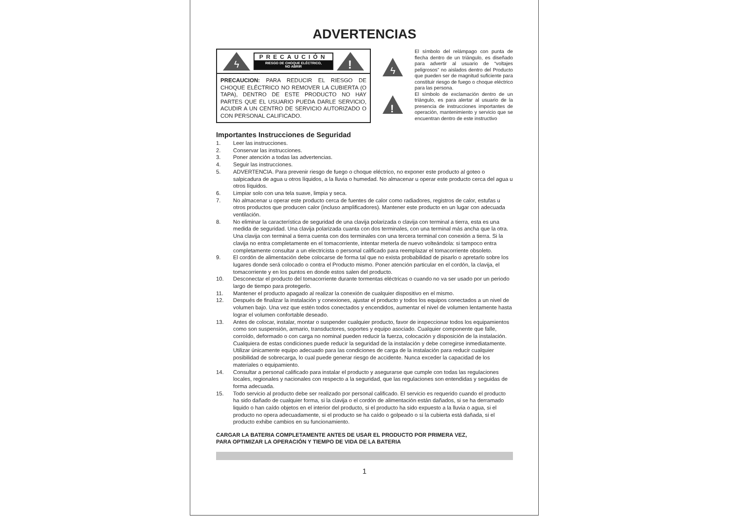ADVERTENCIAS
ϟ
PRECAUCIÓN
RIESGO DE CHOQUE ELÉCTRICO,
NO ABRIR
!
PRECAUCION: PARA REDUCIR EL RIESGO DE CHOQUE ELÉCTRICO NO REMOVER LA CUBIERTA (O TAPA), DENTRO DE ESTE PRODUCTO NO HAY PARTES QUE EL USUARIO PUEDA DARLE SERVICIO, ACUDIR A UN CENTRO DE SERVICIO AUTORIZADO O CON PERSONAL CALIFICADO.
ϟ
!
El símbolo del relámpago con punta de flecha dentro de un triángulo, es diseñado para advertir al usuario de “voltajes peligrosos” no aislados dentro del Producto que pueden ser de magnitud suficiente para constituir riesgo de fuego o choque eléctrico para las persona.
El símbolo de exclamación dentro de un triángulo, es para alertar al usuario de la presencia de instrucciones importantes de operación, mantenimiento y servicio que se encuentran dentro de este instructivo
Importantes Instrucciones de Seguridad
1. Leer las instrucciones.
2. Conservar las instrucciones.
3. Poner atención a todas las advertencias.
4. Seguir las instrucciones.
5. ADVERTENCIA. Para prevenir riesgo de fuego o choque eléctrico, no exponer este producto al goteo o salpicadura de agua u otros líquidos, a la lluvia o humedad. No almacenar u operar este producto cerca del agua u otros líquidos.
6. Limpiar solo con una tela suave, limpia y seca.
7. No almacenar u operar este producto cerca de fuentes de calor como radiadores, registros de calor, estufas u otros productos que producen calor (incluso amplificadores). Mantener este producto en un lugar con adecuada ventilación.
8. No eliminar la característica de seguridad de una clavija polarizada o clavija con terminal a tierra, esta es una medida de seguridad. Una clavija polarizada cuanta con dos terminales, con una terminal más ancha que la otra. Una clavija con terminal a tierra cuenta con dos terminales con una tercera terminal con conexión a tierra. Si la clavija no entra completamente en el tomacorriente, intentar meterla de nuevo volteándola: si tampoco entra completamente consultar a un electricista o personal calificado para reemplazar el tomacorriente obsoleto.
9. El cordón de alimentación debe colocarse de forma tal que no exista probabilidad de pisarlo o apretarlo sobre los lugares donde será colocado o contra el Producto mismo. Poner atención particular en el cordón, la clavija, el tomacorriente y en los puntos en donde estos salen del producto.
10. Desconectar el producto del tomacorriente durante tormentas eléctricas o cuando no va ser usado por un periodo largo de tiempo para protegerlo.
11. Mantener el producto apagado al realizar la conexión de cualquier dispositivo en el mismo.
12. Después de finalizar la instalación y conexiones, ajustar el producto y todos los equipos conectados a un nivel de volumen bajo. Una vez que estén todos conectados y encendidos, aumentar el nivel de volumen lentamente hasta lograr el volumen confortable deseado.
13. Antes de colocar, instalar, montar o suspender cualquier producto, favor de inspeccionar todos los equipamientos como son suspensión, armario, transductores, soportes y equipo asociado. Cualquier componente que falle, corroído, deformado o con carga no nominal pueden reducir la fuerza, colocación y disposición de la instalación. Cualquiera de estas condiciones puede reducir la seguridad de la instalación y debe corregirse inmediatamente. Utilizar únicamente equipo adecuado para las condiciones de carga de la instalación para reducir cualquier posibilidad de sobrecarga, lo cual puede generar riesgo de accidente. Nunca exceder la capacidad de los materiales o equipamiento.
14. Consultar a personal calificado para instalar el producto y asegurarse que cumple con todas las regulaciones locales, regionales y nacionales con respecto a la seguridad, que las regulaciones son entendidas y seguidas de forma adecuada.
15. Todo servicio al producto debe ser realizado por personal calificado. El servicio es requerido cuando el producto ha sido dañado de cualquier forma, si la clavija o el cordón de alimentación están dañados, si se ha derramado liquido o han caído objetos en el interior del producto, si el producto ha sido expuesto a la lluvia o agua, si el producto no opera adecuadamente, si el producto se ha caído o golpeado o si la cubierta está dañada, si el producto exhibe cambios en su funcionamiento.
CARGAR LA BATERIA COMPLETAMENTE ANTES DE USAR EL PRODUCTO POR PRIMERA VEZ,
PARA OPTIMIZAR LA OPERACIÓN Y TIEMPO DE VIDA DE LA BATERIA
1